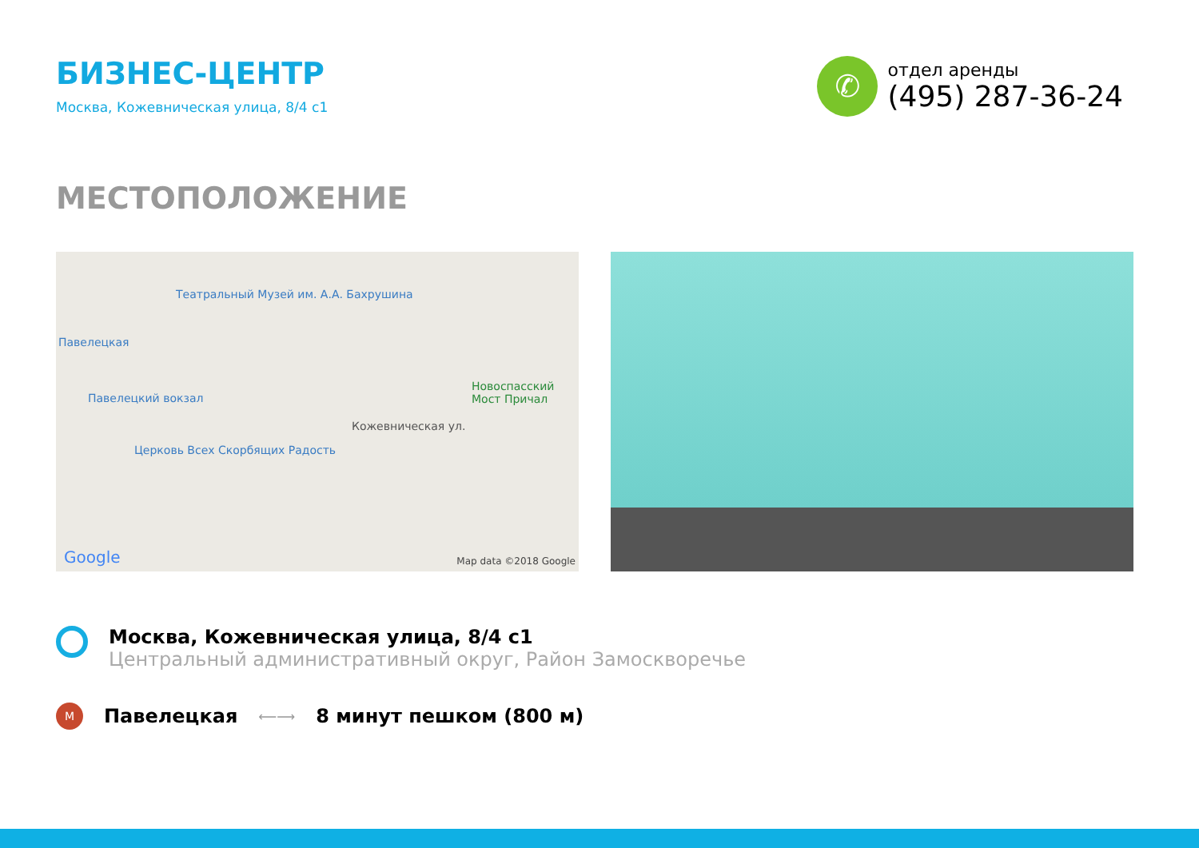БИЗНЕС-ЦЕНТР
Москва, Кожевническая улица, 8/4 с1
✆
отдел аренды
(495) 287-36-24
МЕСТОПОЛОЖЕНИЕ
Театральный Музей им. А.А. Бахрушина
Павелецкая
Павелецкий вокзал
Церковь Всех Скорбящих Радость
Новоспасский Мост Причал
Кожевническая ул.
Google Map data ©2018 Google
Москва, Кожевническая улица, 8/4 с1
Центральный административный округ, Район Замоскворечье
M
Павелецкая
⟵⟶
8 минут пешком (800 м)